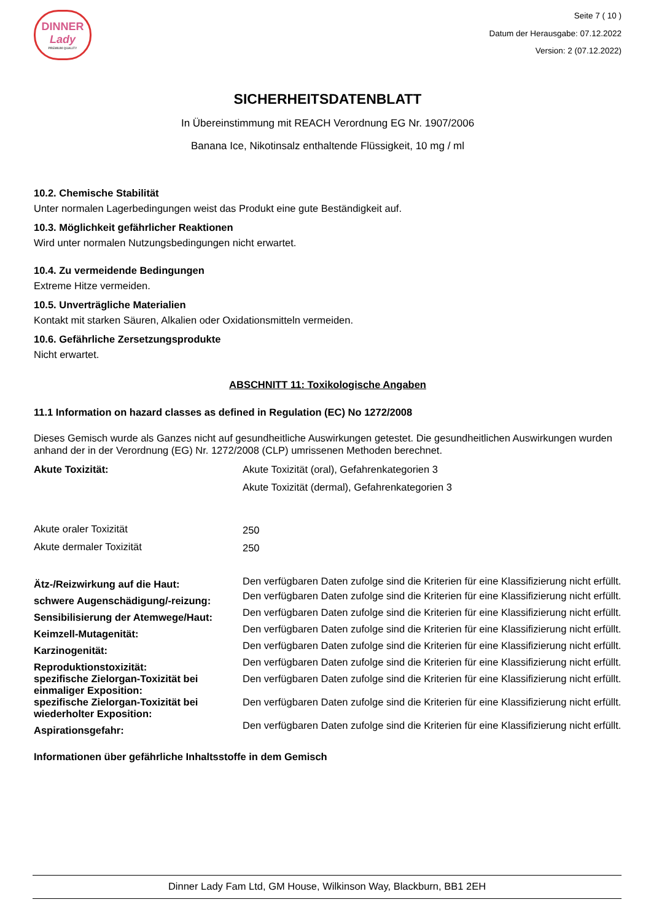DINNER
Lady
PREMIUM QUALITY
Seite 7 ( 10 )
Datum der Herausgabe: 07.12.2022
Version: 2 (07.12.2022)
SICHERHEITSDATENBLATT
In Übereinstimmung mit REACH Verordnung EG Nr. 1907/2006
Banana Ice, Nikotinsalz enthaltende Flüssigkeit, 10 mg / ml
10.2. Chemische Stabilität
Unter normalen Lagerbedingungen weist das Produkt eine gute Beständigkeit auf.
10.3. Möglichkeit gefährlicher Reaktionen
Wird unter normalen Nutzungsbedingungen nicht erwartet.
10.4. Zu vermeidende Bedingungen
Extreme Hitze vermeiden.
10.5. Unverträgliche Materialien
Kontakt mit starken Säuren, Alkalien oder Oxidationsmitteln vermeiden.
10.6. Gefährliche Zersetzungsprodukte
Nicht erwartet.
ABSCHNITT 11: Toxikologische Angaben
11.1 Information on hazard classes as defined in Regulation (EC) No 1272/2008
Dieses Gemisch wurde als Ganzes nicht auf gesundheitliche Auswirkungen getestet. Die gesundheitlichen Auswirkungen wurden anhand der in der Verordnung (EG) Nr. 1272/2008 (CLP) umrissenen Methoden berechnet.
| Akute Toxizität: | Akute Toxizität (oral), Gefahrenkategorien 3 Akute Toxizität (dermal), Gefahrenkategorien 3 |
| Akute oraler Toxizität | 250 |
| Akute dermaler Toxizität | 250 |
| Ätz-/Reizwirkung auf die Haut: | Den verfügbaren Daten zufolge sind die Kriterien für eine Klassifizierung nicht erfüllt. |
| schwere Augenschädigung/-reizung: | Den verfügbaren Daten zufolge sind die Kriterien für eine Klassifizierung nicht erfüllt. |
| Sensibilisierung der Atemwege/Haut: | Den verfügbaren Daten zufolge sind die Kriterien für eine Klassifizierung nicht erfüllt. |
| Keimzell-Mutagenität: | Den verfügbaren Daten zufolge sind die Kriterien für eine Klassifizierung nicht erfüllt. |
| Karzinogenität: | Den verfügbaren Daten zufolge sind die Kriterien für eine Klassifizierung nicht erfüllt. |
| Reproduktionstoxizität: | Den verfügbaren Daten zufolge sind die Kriterien für eine Klassifizierung nicht erfüllt. |
| spezifische Zielorgan-Toxizität bei einmaliger Exposition: | Den verfügbaren Daten zufolge sind die Kriterien für eine Klassifizierung nicht erfüllt. |
| spezifische Zielorgan-Toxizität bei wiederholter Exposition: | Den verfügbaren Daten zufolge sind die Kriterien für eine Klassifizierung nicht erfüllt. |
| Aspirationsgefahr: | Den verfügbaren Daten zufolge sind die Kriterien für eine Klassifizierung nicht erfüllt. |
Informationen über gefährliche Inhaltsstoffe in dem Gemisch
Dinner Lady Fam Ltd, GM House, Wilkinson Way, Blackburn, BB1 2EH